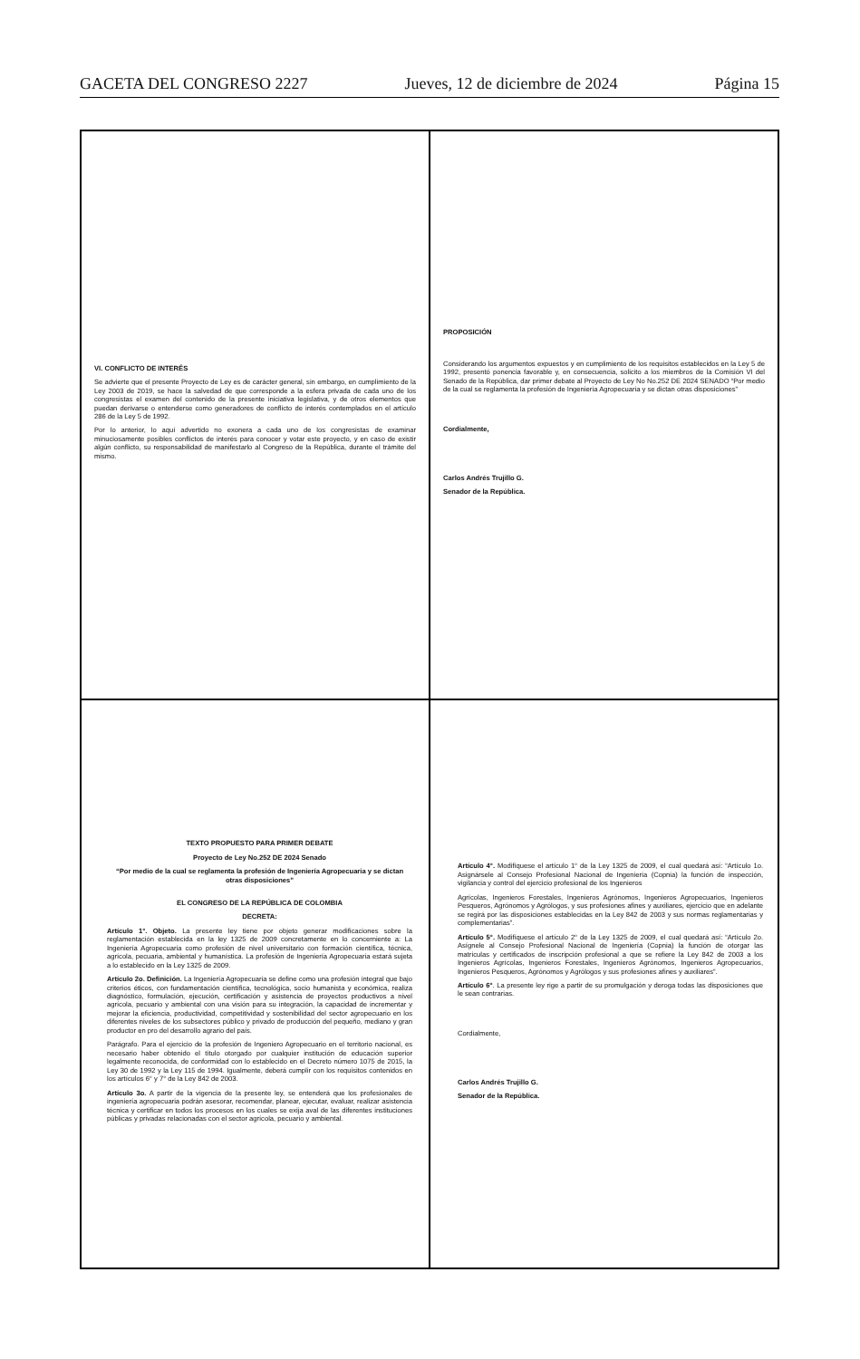GACETA DEL CONGRESO 2227 Jueves, 12 de diciembre de 2024 Página 15
VI. CONFLICTO DE INTERÉS
Se advierte que el presente Proyecto de Ley es de carácter general, sin embargo, en cumplimiento de la Ley 2003 de 2019, se hace la salvedad de que corresponde a la esfera privada de cada uno de los congresistas el examen del contenido de la presente iniciativa legislativa, y de otros elementos que puedan derivarse o entenderse como generadores de conflicto de interés contemplados en el artículo 286 de la Ley 5 de 1992.
Por lo anterior, lo aquí advertido no exonera a cada uno de los congresistas de examinar minuciosamente posibles conflictos de interés para conocer y votar este proyecto, y en caso de existir algún conflicto, su responsabilidad de manifestarlo al Congreso de la República, durante el trámite del mismo.
PROPOSICIÓN
Considerando los argumentos expuestos y en cumplimiento de los requisitos establecidos en la Ley 5 de 1992, presentó ponencia favorable y, en consecuencia, solicito a los miembros de la Comisión VI del Senado de la República, dar primer debate al Proyecto de Ley No No.252 DE 2024 SENADO “Por medio de la cual se reglamenta la profesión de Ingeniería Agropecuaria y se dictan otras disposiciones”
Cordialmente,
Carlos Andrés Trujillo G.
Senador de la República.
TEXTO PROPUESTO PARA PRIMER DEBATE
Proyecto de Ley No.252 DE 2024 Senado
“Por medio de la cual se reglamenta la profesión de Ingeniería Agropecuaria y se dictan otras disposiciones”
EL CONGRESO DE LA REPÚBLICA DE COLOMBIA
DECRETA:
Artículo 1°. Objeto. La presente ley tiene por objeto generar modificaciones sobre la reglamentación establecida en la ley 1325 de 2009 concretamente en lo concerniente a: La Ingeniería Agropecuaria como profesión de nivel universitario con formación científica, técnica, agrícola, pecuaria, ambiental y humanística. La profesión de Ingeniería Agropecuaria estará sujeta a lo establecido en la Ley 1325 de 2009.
Artículo 2o. Definición. La Ingeniería Agropecuaria se define como una profesión integral que bajo criterios éticos, con fundamentación científica, tecnológica, socio humanista y económica, realiza diagnóstico, formulación, ejecución, certificación y asistencia de proyectos productivos a nivel agrícola, pecuario y ambiental con una visión para su integración, la capacidad de incrementar y mejorar la eficiencia, productividad, competitividad y sostenibilidad del sector agropecuario en los diferentes niveles de los subsectores público y privado de producción del pequeño, mediano y gran productor en pro del desarrollo agrario del país.
Parágrafo. Para el ejercicio de la profesión de Ingeniero Agropecuario en el territorio nacional, es necesario haber obtenido el título otorgado por cualquier institución de educación superior legalmente reconocida, de conformidad con lo establecido en el Decreto número 1075 de 2015, la Ley 30 de 1992 y la Ley 115 de 1994. Igualmente, deberá cumplir con los requisitos contenidos en los artículos 6° y 7° de la Ley 842 de 2003.
Artículo 3o. A partir de la vigencia de la presente ley, se entenderá que los profesionales de ingeniería agropecuaria podrán asesorar, recomendar, planear, ejecutar, evaluar, realizar asistencia técnica y certificar en todos los procesos en los cuales se exija aval de las diferentes instituciones públicas y privadas relacionadas con el sector agrícola, pecuario y ambiental.
Artículo 4°. Modifíquese el artículo 1° de la Ley 1325 de 2009, el cual quedará así: “Artículo 1o. Asignársele al Consejo Profesional Nacional de Ingeniería (Copnia) la función de inspección, vigilancia y control del ejercicio profesional de los Ingenieros
Agrícolas, Ingenieros Forestales, Ingenieros Agrónomos, Ingenieros Agropecuarios, Ingenieros Pesqueros, Agrónomos y Agrólogos, y sus profesiones afines y auxiliares, ejercicio que en adelante se regirá por las disposiciones establecidas en la Ley 842 de 2003 y sus normas reglamentarias y complementarias”.
Artículo 5°. Modifíquese el artículo 2° de la Ley 1325 de 2009, el cual quedará así: “Artículo 2o. Asígnele al Consejo Profesional Nacional de Ingeniería (Copnia) la función de otorgar las matrículas y certificados de inscripción profesional a que se refiere la Ley 842 de 2003 a los Ingenieros Agrícolas, Ingenieros Forestales, Ingenieros Agrónomos, Ingenieros Agropecuarios, Ingenieros Pesqueros, Agrónomos y Agrólogos y sus profesiones afines y auxiliares”.
Artículo 6°. La presente ley rige a partir de su promulgación y deroga todas las disposiciones que le sean contrarias.
Cordialmente,
Carlos Andrés Trujillo G.
Senador de la República.